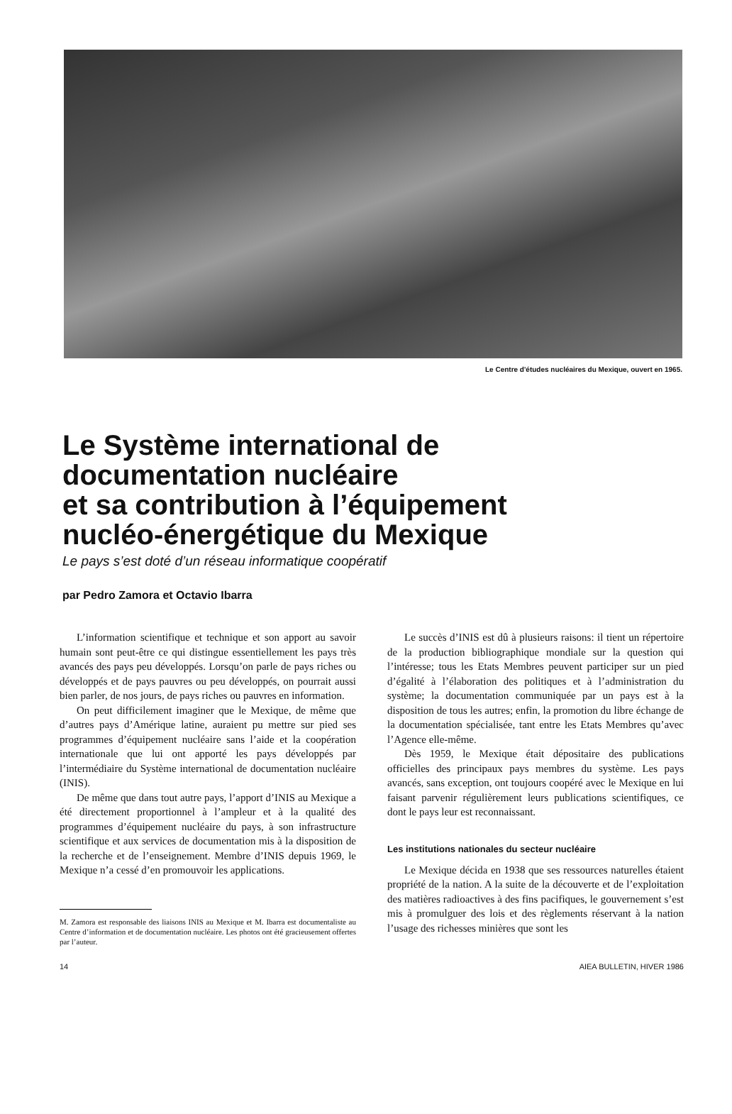Le Centre d'études nucléaires du Mexique, ouvert en 1965.
Le Système international de
documentation nucléaire
et sa contribution à l’équipement
nucléo-énergétique du Mexique
Le pays s’est doté d’un réseau informatique coopératif
par Pedro Zamora et Octavio Ibarra
L’information scientifique et technique et son apport au savoir humain sont peut-être ce qui distingue essentiellement les pays très avancés des pays peu développés. Lorsqu’on parle de pays riches ou développés et de pays pauvres ou peu développés, on pourrait aussi bien parler, de nos jours, de pays riches ou pauvres en information.
On peut difficilement imaginer que le Mexique, de même que d’autres pays d’Amérique latine, auraient pu mettre sur pied ses programmes d’équipement nucléaire sans l’aide et la coopération internationale que lui ont apporté les pays développés par l’intermédiaire du Système international de documentation nucléaire (INIS).
De même que dans tout autre pays, l’apport d’INIS au Mexique a été directement proportionnel à l’ampleur et à la qualité des programmes d’équipement nucléaire du pays, à son infrastructure scientifique et aux services de documentation mis à la disposition de la recherche et de l’enseignement. Membre d’INIS depuis 1969, le Mexique n’a cessé d’en promouvoir les applications.
M. Zamora est responsable des liaisons INIS au Mexique et M. Ibarra est documentaliste au Centre d’information et de documentation nucléaire. Les photos ont été gracieusement offertes par l’auteur.
Le succès d’INIS est dû à plusieurs raisons: il tient un répertoire de la production bibliographique mondiale sur la question qui l’intéresse; tous les Etats Membres peuvent participer sur un pied d’égalité à l’élaboration des politiques et à l’administration du système; la documentation communiquée par un pays est à la disposition de tous les autres; enfin, la promotion du libre échange de la documentation spécialisée, tant entre les Etats Membres qu’avec l’Agence elle-même.
Dès 1959, le Mexique était dépositaire des publications officielles des principaux pays membres du système. Les pays avancés, sans exception, ont toujours coopéré avec le Mexique en lui faisant parvenir régulièrement leurs publications scientifiques, ce dont le pays leur est reconnaissant.
Les institutions nationales du secteur nucléaire
Le Mexique décida en 1938 que ses ressources naturelles étaient propriété de la nation. A la suite de la découverte et de l’exploitation des matières radioactives à des fins pacifiques, le gouvernement s’est mis à promulguer des lois et des règlements réservant à la nation l’usage des richesses minières que sont les
14 AIEA BULLETIN, HIVER 1986